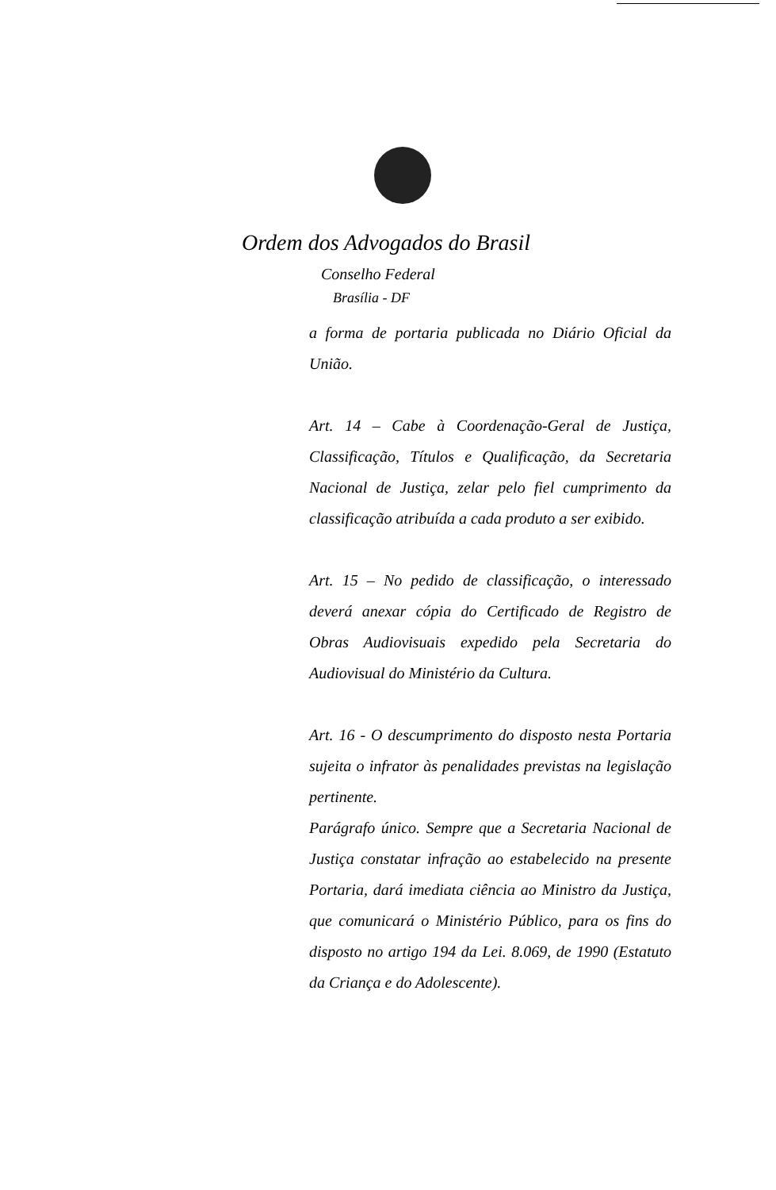Ordem dos Advogados do Brasil
Conselho Federal
Brasília - DF
a forma de portaria publicada no Diário Oficial da União.
Art. 14 – Cabe à Coordenação-Geral de Justiça, Classificação, Títulos e Qualificação, da Secretaria Nacional de Justiça, zelar pelo fiel cumprimento da classificação atribuída a cada produto a ser exibido.
Art. 15 – No pedido de classificação, o interessado deverá anexar cópia do Certificado de Registro de Obras Audiovisuais expedido pela Secretaria do Audiovisual do Ministério da Cultura.
Art. 16 - O descumprimento do disposto nesta Portaria sujeita o infrator às penalidades previstas na legislação pertinente.
Parágrafo único. Sempre que a Secretaria Nacional de Justiça constatar infração ao estabelecido na presente Portaria, dará imediata ciência ao Ministro da Justiça, que comunicará o Ministério Público, para os fins do disposto no artigo 194 da Lei. 8.069, de 1990 (Estatuto da Criança e do Adolescente).